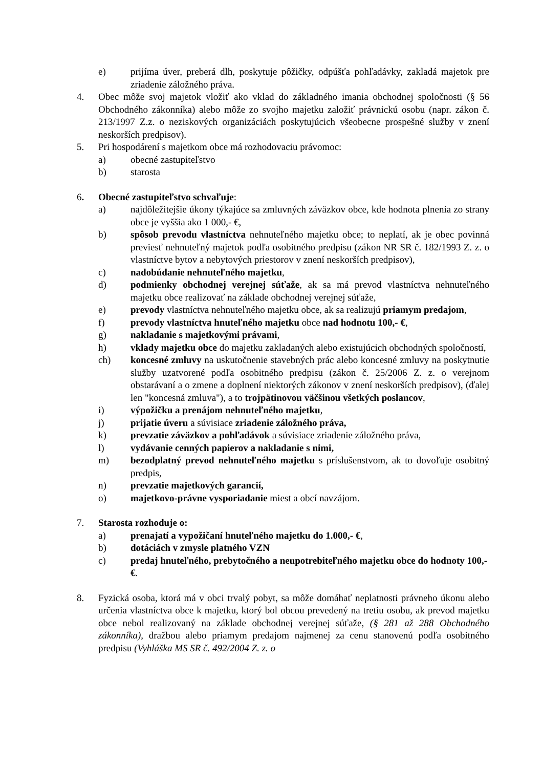e) prijíma úver, preberá dlh, poskytuje pôžičky, odpúšťa pohľadávky, zakladá majetok pre zriadenie záložného práva.
4. Obec môže svoj majetok vložiť ako vklad do základného imania obchodnej spoločnosti (§ 56 Obchodného zákonníka) alebo môže zo svojho majetku založiť právnickú osobu (napr. zákon č. 213/1997 Z.z. o neziskových organizáciách poskytujúcich všeobecne prospešné služby v znení neskorších predpisov).
5. Pri hospodárení s majetkom obce má rozhodovaciu právomoc:
a) obecné zastupiteľstvo
b) starosta
6. Obecné zastupiteľstvo schvaľuje:
a) najdôležitejšie úkony týkajúce sa zmluvných záväzkov obce, kde hodnota plnenia zo strany obce je vyššia ako 1 000,- €,
b) spôsob prevodu vlastníctva nehnuteľného majetku obce; to neplatí, ak je obec povinná previesť nehnuteľný majetok podľa osobitného predpisu (zákon NR SR č. 182/1993 Z. z. o vlastníctve bytov a nebytových priestorov v znení neskorších predpisov),
c) nadobúdanie nehnuteľného majetku,
d) podmienky obchodnej verejnej súťaže, ak sa má prevod vlastníctva nehnuteľného majetku obce realizovať na základe obchodnej verejnej súťaže,
e) prevody vlastníctva nehnuteľného majetku obce, ak sa realizujú priamym predajom,
f) prevody vlastníctva hnuteľného majetku obce nad hodnotu 100,- €,
g) nakladanie s majetkovými právami,
h) vklady majetku obce do majetku zakladaných alebo existujúcich obchodných spoločností,
ch) koncesné zmluvy na uskutočnenie stavebných prác alebo koncesné zmluvy na poskytnutie služby uzatvorené podľa osobitného predpisu (zákon č. 25/2006 Z. z. o verejnom obstarávaní a o zmene a doplnení niektorých zákonov v znení neskorších predpisov), (ďalej len "koncesná zmluva"), a to trojpätinovou väčšinou všetkých poslancov,
i) výpožičku a prenájom nehnuteľného majetku,
j) prijatie úveru a súvisiace zriadenie záložného práva,
k) prevzatie záväzkov a pohľadávok a súvisiace zriadenie záložného práva,
l) vydávanie cenných papierov a nakladanie s nimi,
m) bezodplatný prevod nehnuteľného majetku s príslušenstvom, ak to dovoľuje osobitný predpis,
n) prevzatie majetkových garancií,
o) majetkovo-právne vysporiadanie miest a obcí navzájom.
7. Starosta rozhoduje o:
a) prenajatí a vypožičaní hnuteľného majetku do 1.000,- €,
b) dotáciách v zmysle platného VZN
c) predaj hnuteľného, prebytočného a neupotrebiteľného majetku obce do hodnoty 100,- €.
8. Fyzická osoba, ktorá má v obci trvalý pobyt, sa môže domáhať neplatnosti právneho úkonu alebo určenia vlastníctva obce k majetku, ktorý bol obcou prevedený na tretiu osobu, ak prevod majetku obce nebol realizovaný na základe obchodnej verejnej súťaže, (§ 281 až 288 Obchodného zákonníka), dražbou alebo priamym predajom najmenej za cenu stanovenú podľa osobitného predpisu (Vyhláška MS SR č. 492/2004 Z. z. o